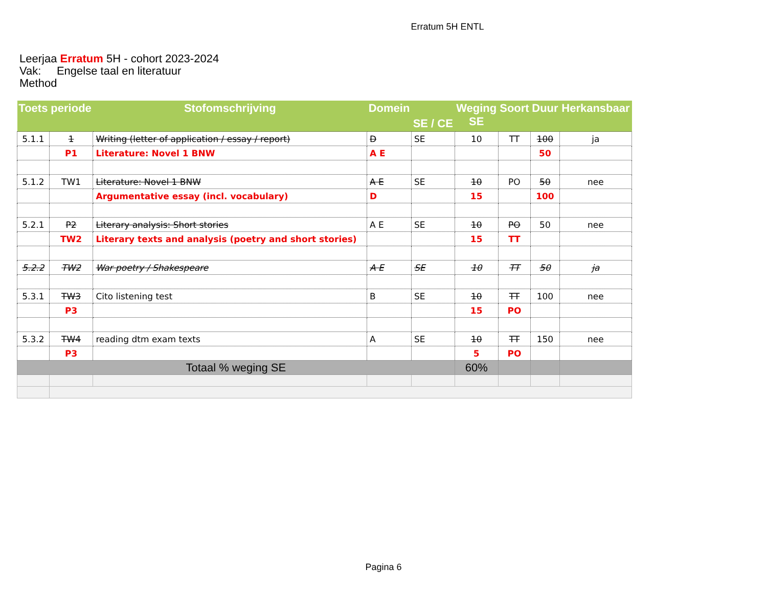Erratum 5H ENTL
Leerjaa Erratum 5H - cohort 2023-2024
Vak: Engelse taal en literatuur
Method
| Toets | periode | Stofomschrijving | Domein | SE / CE | Weging SE | Soort | Duur | Herkansbaar |
| --- | --- | --- | --- | --- | --- | --- | --- | --- |
| 5.1.1 | 1 | Writing (letter of application / essay / report) | D | SE | 10 | TT | 100 | ja |
| | P1 | Literature: Novel 1 BNW | A E | | | | 50 | |
| 5.1.2 | TW1 | Literature: Novel 1 BNW | A E | SE | 10 | PO | 50 | nee |
| | | Argumentative essay (incl. vocabulary) | D | | 15 | | 100 | |
| 5.2.1 | P2 | Literary analysis: Short stories | A E | SE | 10 | PO | 50 | nee |
| | TW2 | Literary texts and analysis (poetry and short stories) | | | 15 | TT | | |
| 5.2.2 | TW2 | War poetry / Shakespeare | A E | SE | 10 | TT | 50 | ja |
| 5.3.1 | TW3 | Cito listening test | B | SE | 10 | TT | 100 | nee |
| | P3 | | | | 15 | PO | | |
| 5.3.2 | TW4 | reading dtm exam texts | A | SE | 10 | TT | 150 | nee |
| | P3 | | | | 5 | PO | | |
| Totaal % weging SE | | | | | 60% | | | |
Pagina 6